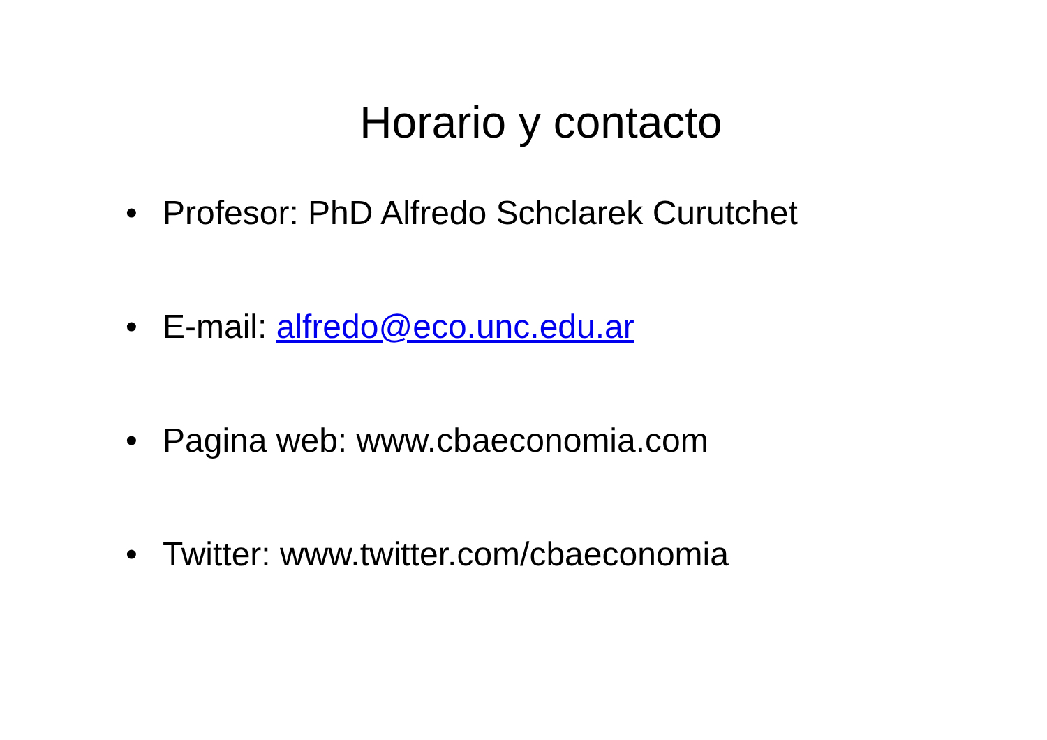Horario y contacto
• Profesor: PhD Alfredo Schclarek Curutchet
• E-mail: alfredo@eco.unc.edu.ar
• Pagina web: www.cbaeconomia.com
• Twitter: www.twitter.com/cbaeconomia